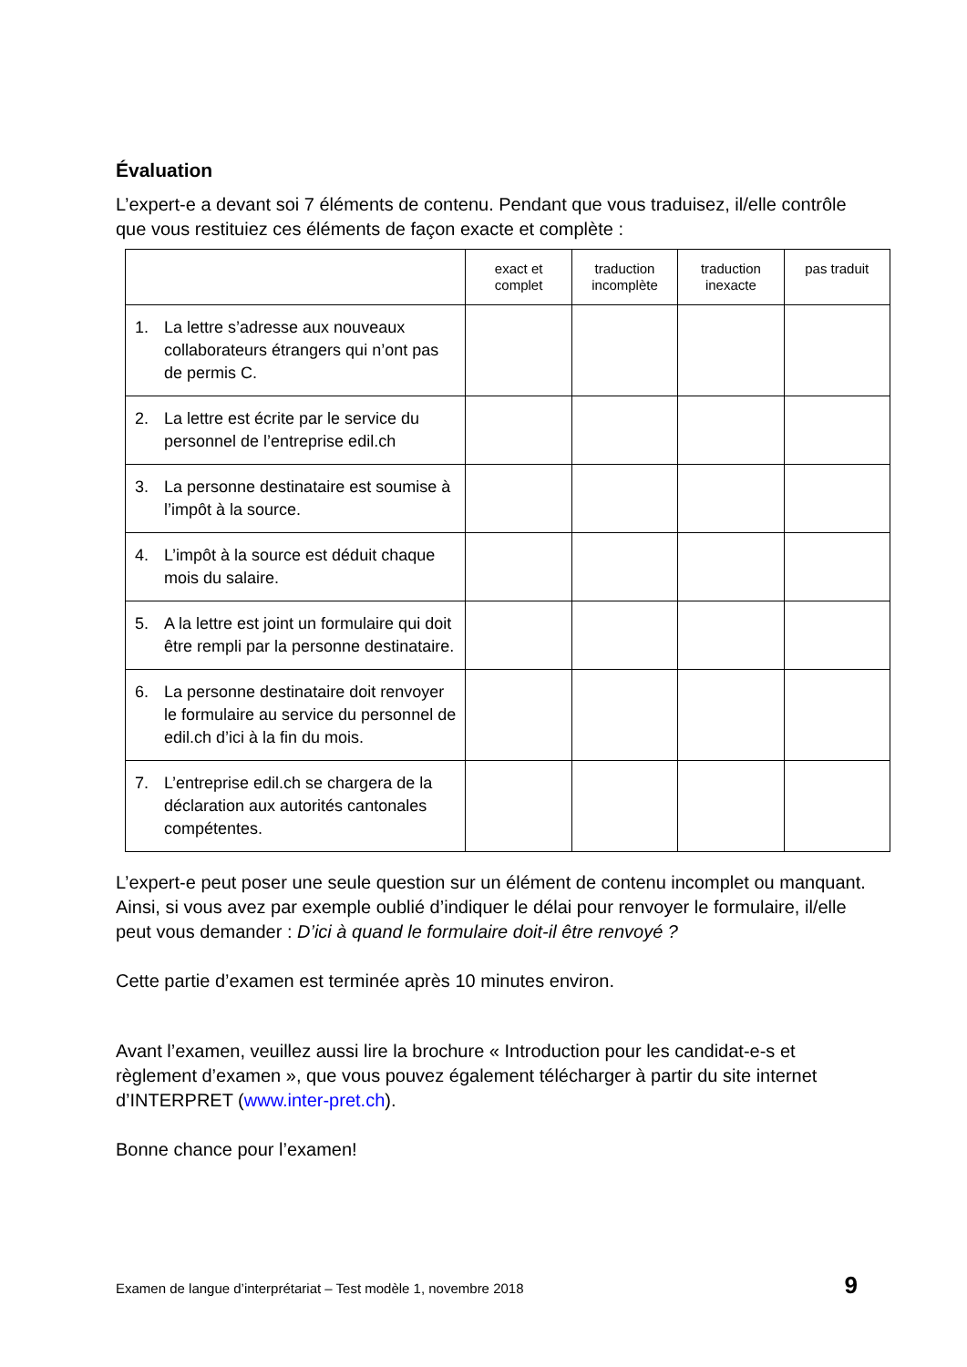Évaluation
L’expert-e a devant soi 7 éléments de contenu. Pendant que vous traduisez, il/elle contrôle que vous restituiez ces éléments de façon exacte et complète :
| | exact et complet | traduction incomplète | traduction inexacte | pas traduit |
| --- | --- | --- | --- | --- |
| 1. La lettre s’adresse aux nouveaux collaborateurs étrangers qui n’ont pas de permis C. | | | | |
| 2. La lettre est écrite par le service du personnel de l’entreprise edil.ch | | | | |
| 3. La personne destinataire est soumise à l’impôt à la source. | | | | |
| 4. L’impôt à la source est déduit chaque mois du salaire. | | | | |
| 5. A la lettre est joint un formulaire qui doit être rempli par la personne destinataire. | | | | |
| 6. La personne destinataire doit renvoyer le formulaire au service du personnel de edil.ch d’ici à la fin du mois. | | | | |
| 7. L’entreprise edil.ch se chargera de la déclaration aux autorités cantonales compétentes. | | | | |
L’expert-e peut poser une seule question sur un élément de contenu incomplet ou manquant. Ainsi, si vous avez par exemple oublié d’indiquer le délai pour renvoyer le formulaire, il/elle peut vous demander : D’ici à quand le formulaire doit-il être renvoyé ?
Cette partie d’examen est terminée après 10 minutes environ.
Avant l’examen, veuillez aussi lire la brochure « Introduction pour les candidat-e-s et règlement d’examen », que vous pouvez également télécharger à partir du site internet d’INTERPRET (www.inter-pret.ch).
Bonne chance pour l’examen!
Examen de langue d’interprétariat – Test modèle 1, novembre 2018 9